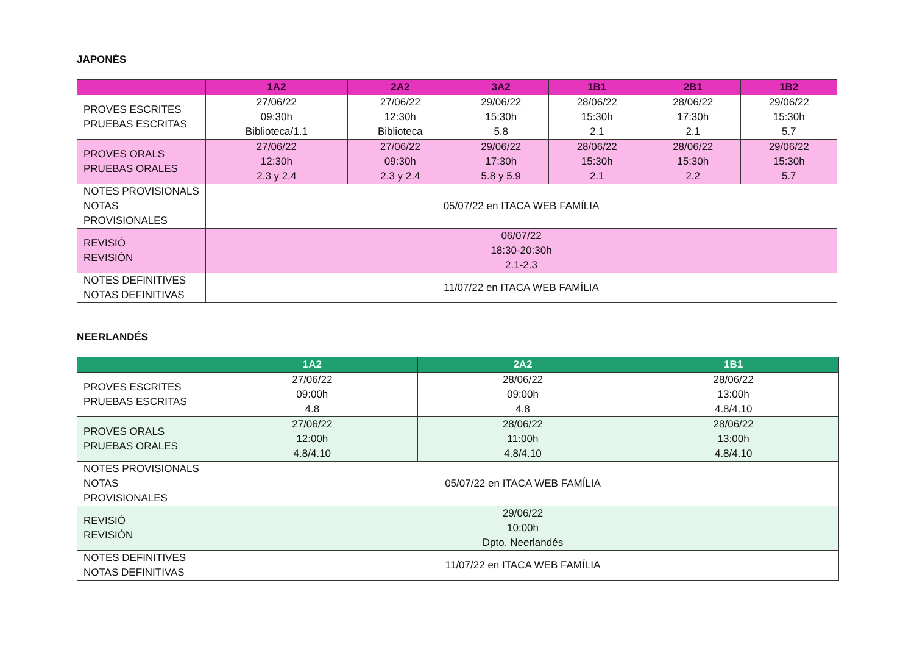JAPONÉS
| | 1A2 | 2A2 | 3A2 | 1B1 | 2B1 | 1B2 |
| --- | --- | --- | --- | --- | --- | --- |
| PROVES ESCRITES PRUEBAS ESCRITAS | 27/06/22 09:30h Biblioteca/1.1 | 27/06/22 12:30h Biblioteca | 29/06/22 15:30h 5.8 | 28/06/22 15:30h 2.1 | 28/06/22 17:30h 2.1 | 29/06/22 15:30h 5.7 |
| PROVES ORALS PRUEBAS ORALES | 27/06/22 12:30h 2.3 y 2.4 | 27/06/22 09:30h 2.3 y 2.4 | 29/06/22 17:30h 5.8 y 5.9 | 28/06/22 15:30h 2.1 | 28/06/22 15:30h 2.2 | 29/06/22 15:30h 5.7 |
| NOTES PROVISIONALS NOTAS PROVISIONALES | 05/07/22 en ITACA WEB FAMÍLIA | | | | | |
| REVISIÓ REVISIÓN | 06/07/22 18:30-20:30h 2.1-2.3 | | | | | |
| NOTES DEFINITIVES NOTAS DEFINITIVAS | 11/07/22 en ITACA WEB FAMÍLIA | | | | | |
NEERLANDÉS
| | 1A2 | 2A2 | 1B1 |
| --- | --- | --- | --- |
| PROVES ESCRITES PRUEBAS ESCRITAS | 27/06/22 09:00h 4.8 | 28/06/22 09:00h 4.8 | 28/06/22 13:00h 4.8/4.10 |
| PROVES ORALS PRUEBAS ORALES | 27/06/22 12:00h 4.8/4.10 | 28/06/22 11:00h 4.8/4.10 | 28/06/22 13:00h 4.8/4.10 |
| NOTES PROVISIONALS NOTAS PROVISIONALES | 05/07/22 en ITACA WEB FAMÍLIA | | |
| REVISIÓ REVISIÓN | 29/06/22 10:00h Dpto. Neerlandés | | |
| NOTES DEFINITIVES NOTAS DEFINITIVAS | 11/07/22 en ITACA WEB FAMÍLIA | | |